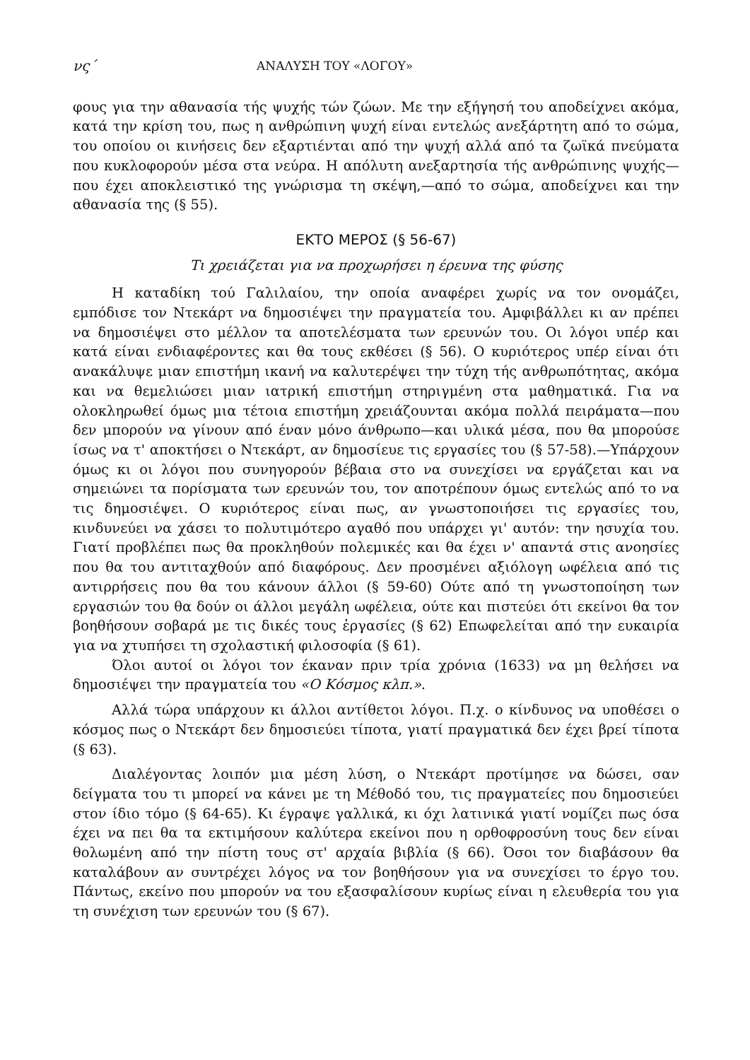νς΄ ΑΝΑΛΥΣΗ ΤΟΥ «ΛΟΓΟΥ»
φους για την αθανασία τής ψυχής τών ζώων. Με την εξήγησή του αποδείχνει ακόμα, κατά την κρίση του, πως η ανθρώπινη ψυχή είναι εντελώς ανεξάρτητη από το σώμα, του οποίου οι κινήσεις δεν εξαρτιένται από την ψυχή αλλά από τα ζωϊκά πνεύματα που κυκλοφορούν μέσα στα νεύρα. Η απόλυτη ανεξαρτησία τής ανθρώπινης ψυχής—που έχει αποκλειστικό της γνώρισμα τη σκέψη,—από το σώμα, αποδείχνει και την αθανασία της (§ 55).
ΕΚΤΟ ΜΕΡΟΣ (§ 56-67)
Τι χρειάζεται για να προχωρήσει η έρευνα της φύσης
Η καταδίκη τού Γαλιλαίου, την οποία αναφέρει χωρίς να τον ονομάζει, εμπόδισε τον Ντεκάρτ να δημοσιέψει την πραγματεία του. Αμφιβάλλει κι αν πρέπει να δημοσιέψει στο μέλλον τα αποτελέσματα των ερευνών του. Οι λόγοι υπέρ και κατά είναι ενδιαφέροντες και θα τους εκθέσει (§ 56). Ο κυριότερος υπέρ είναι ότι ανακάλυψε μιαν επιστήμη ικανή να καλυτερέψει την τύχη τής ανθρωπότητας, ακόμα και να θεμελιώσει μιαν ιατρική επιστήμη στηριγμένη στα μαθηματικά. Για να ολοκληρωθεί όμως μια τέτοια επιστήμη χρειάζουνται ακόμα πολλά πειράματα—που δεν μπορούν να γίνουν από έναν μόνο άνθρωπο—και υλικά μέσα, που θα μπορούσε ίσως να τ' αποκτήσει ο Ντεκάρτ, αν δημοσίευε τις εργασίες του (§ 57-58).—Υπάρχουν όμως κι οι λόγοι που συνηγορούν βέβαια στο να συνεχίσει να εργάζεται και να σημειώνει τα πορίσματα των ερευνών του, τον αποτρέπουν όμως εντελώς από το να τις δημοσιέψει. Ο κυριότερος είναι πως, αν γνωστοποιήσει τις εργασίες του, κινδυνεύει να χάσει το πολυτιμότερο αγαθό που υπάρχει γι' αυτόν: την ησυχία του. Γιατί προβλέπει πως θα προκληθούν πολεμικές και θα έχει ν' απαντά στις ανοησίες που θα του αντιταχθούν από διαφόρους. Δεν προσμένει αξιόλογη ωφέλεια από τις αντιρρήσεις που θα του κάνουν άλλοι (§ 59-60) Ούτε από τη γνωστοποίηση των εργασιών του θα δούν οι άλλοι μεγάλη ωφέλεια, ούτε και πιστεύει ότι εκείνοι θα τον βοηθήσουν σοβαρά με τις δικές τους ἐργασίες (§ 62) Επωφελείται από την ευκαιρία για να χτυπήσει τη σχολαστική φιλοσοφία (§ 61).
Όλοι αυτοί οι λόγοι τον έκαναν πριν τρία χρόνια (1633) να μη θελήσει να δημοσιέψει την πραγματεία του «Ο Κόσμος κλπ.».
Αλλά τώρα υπάρχουν κι άλλοι αντίθετοι λόγοι. Π.χ. ο κίνδυνος να υποθέσει ο κόσμος πως ο Ντεκάρτ δεν δημοσιεύει τίποτα, γιατί πραγματικά δεν έχει βρεί τίποτα (§ 63).
Διαλέγοντας λοιπόν μια μέση λύση, ο Ντεκάρτ προτίμησε να δώσει, σαν δείγματα του τι μπορεί να κάνει με τη Μέθοδό του, τις πραγματείες που δημοσιεύει στον ίδιο τόμο (§ 64-65). Κι έγραψε γαλλικά, κι όχι λατινικά γιατί νομίζει πως όσα έχει να πει θα τα εκτιμήσουν καλύτερα εκείνοι που η ορθοφροσύνη τους δεν είναι θολωμένη από την πίστη τους στ' αρχαία βιβλία (§ 66). Όσοι τον διαβάσουν θα καταλάβουν αν συντρέχει λόγος να τον βοηθήσουν για να συνεχίσει το έργο του. Πάντως, εκείνο που μπορούν να του εξασφαλίσουν κυρίως είναι η ελευθερία του για τη συνέχιση των ερευνών του (§ 67).